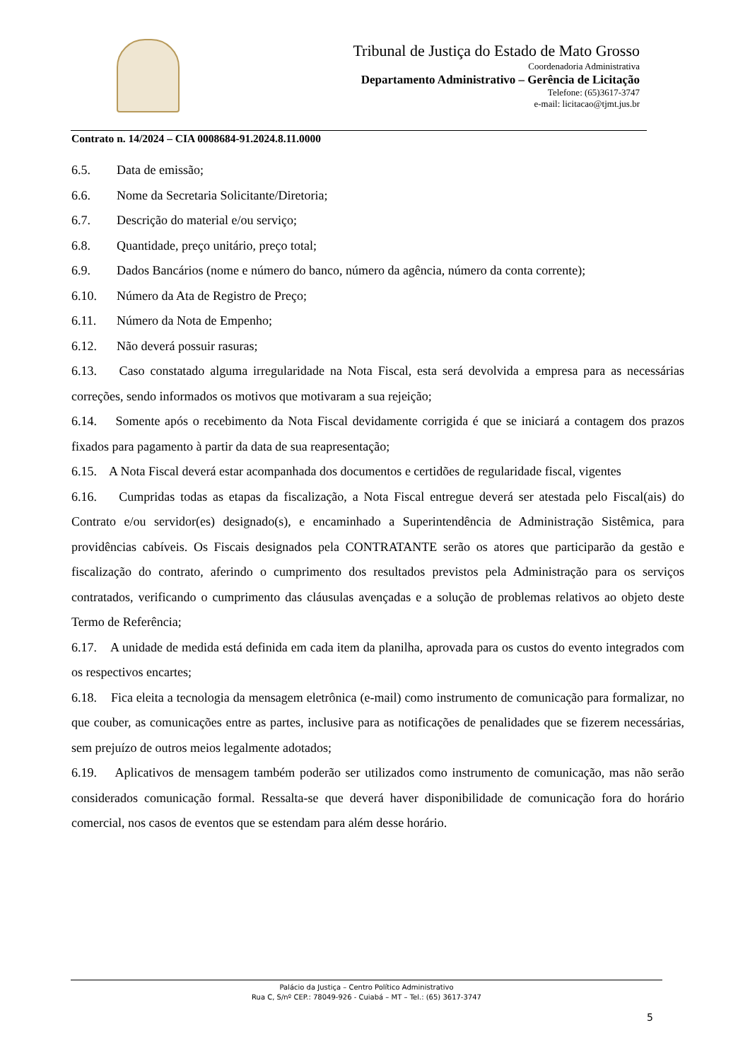Tribunal de Justiça do Estado de Mato Grosso
Coordenadoria Administrativa
Departamento Administrativo – Gerência de Licitação
Telefone: (65)3617-3747
e-mail: licitacao@tjmt.jus.br
Contrato n. 14/2024 – CIA 0008684-91.2024.8.11.0000
6.5. Data de emissão;
6.6. Nome da Secretaria Solicitante/Diretoria;
6.7. Descrição do material e/ou serviço;
6.8. Quantidade, preço unitário, preço total;
6.9. Dados Bancários (nome e número do banco, número da agência, número da conta corrente);
6.10. Número da Ata de Registro de Preço;
6.11. Número da Nota de Empenho;
6.12. Não deverá possuir rasuras;
6.13. Caso constatado alguma irregularidade na Nota Fiscal, esta será devolvida a empresa para as necessárias correções, sendo informados os motivos que motivaram a sua rejeição;
6.14. Somente após o recebimento da Nota Fiscal devidamente corrigida é que se iniciará a contagem dos prazos fixados para pagamento à partir da data de sua reapresentação;
6.15. A Nota Fiscal deverá estar acompanhada dos documentos e certidões de regularidade fiscal, vigentes
6.16. Cumpridas todas as etapas da fiscalização, a Nota Fiscal entregue deverá ser atestada pelo Fiscal(ais) do Contrato e/ou servidor(es) designado(s), e encaminhado a Superintendência de Administração Sistêmica, para providências cabíveis. Os Fiscais designados pela CONTRATANTE serão os atores que participarão da gestão e fiscalização do contrato, aferindo o cumprimento dos resultados previstos pela Administração para os serviços contratados, verificando o cumprimento das cláusulas avençadas e a solução de problemas relativos ao objeto deste Termo de Referência;
6.17. A unidade de medida está definida em cada item da planilha, aprovada para os custos do evento integrados com os respectivos encartes;
6.18. Fica eleita a tecnologia da mensagem eletrônica (e-mail) como instrumento de comunicação para formalizar, no que couber, as comunicações entre as partes, inclusive para as notificações de penalidades que se fizerem necessárias, sem prejuízo de outros meios legalmente adotados;
6.19. Aplicativos de mensagem também poderão ser utilizados como instrumento de comunicação, mas não serão considerados comunicação formal. Ressalta-se que deverá haver disponibilidade de comunicação fora do horário comercial, nos casos de eventos que se estendam para além desse horário.
Palácio da Justiça – Centro Político Administrativo
Rua C, S/nº CEP.: 78049-926 - Cuiabá – MT – Tel.: (65) 3617-3747
5